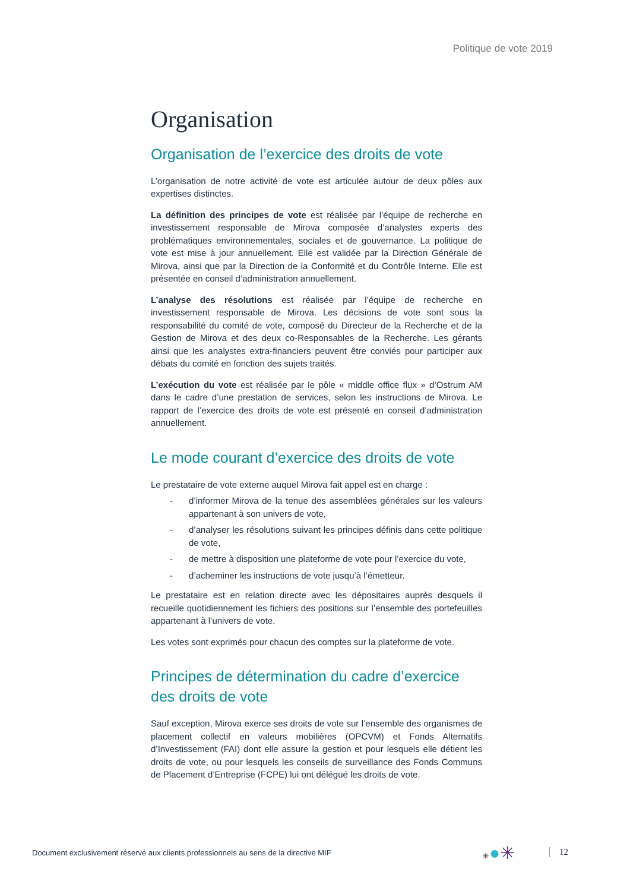Politique de vote 2019
Organisation
Organisation de l’exercice des droits de vote
L’organisation de notre activité de vote est articulée autour de deux pôles aux expertises distinctes.
La définition des principes de vote est réalisée par l’équipe de recherche en investissement responsable de Mirova composée d’analystes experts des problématiques environnementales, sociales et de gouvernance. La politique de vote est mise à jour annuellement. Elle est validée par la Direction Générale de Mirova, ainsi que par la Direction de la Conformité et du Contrôle Interne. Elle est présentée en conseil d’administration annuellement.
L’analyse des résolutions est réalisée par l’équipe de recherche en investissement responsable de Mirova. Les décisions de vote sont sous la responsabilité du comité de vote, composé du Directeur de la Recherche et de la Gestion de Mirova et des deux co-Responsables de la Recherche. Les gérants ainsi que les analystes extra-financiers peuvent être conviés pour participer aux débats du comité en fonction des sujets traités.
L’exécution du vote est réalisée par le pôle « middle office flux » d’Ostrum AM dans le cadre d’une prestation de services, selon les instructions de Mirova. Le rapport de l’exercice des droits de vote est présenté en conseil d’administration annuellement.
Le mode courant d’exercice des droits de vote
Le prestataire de vote externe auquel Mirova fait appel est en charge :
- d’informer Mirova de la tenue des assemblées générales sur les valeurs appartenant à son univers de vote,
- d’analyser les résolutions suivant les principes définis dans cette politique de vote,
- de mettre à disposition une plateforme de vote pour l’exercice du vote,
- d’acheminer les instructions de vote jusqu’à l’émetteur.
Le prestataire est en relation directe avec les dépositaires auprès desquels il recueille quotidiennement les fichiers des positions sur l’ensemble des portefeuilles appartenant à l’univers de vote.
Les votes sont exprimés pour chacun des comptes sur la plateforme de vote.
Principes de détermination du cadre d’exercice des droits de vote
Sauf exception, Mirova exerce ses droits de vote sur l’ensemble des organismes de placement collectif en valeurs mobilières (OPCVM) et Fonds Alternatifs d’Investissement (FAI) dont elle assure la gestion et pour lesquels elle détient les droits de vote, ou pour lesquels les conseils de surveillance des Fonds Communs de Placement d’Entreprise (FCPE) lui ont délégué les droits de vote.
Document exclusivement réservé aux clients professionnels au sens de la directive MIF
✳●✳ 12